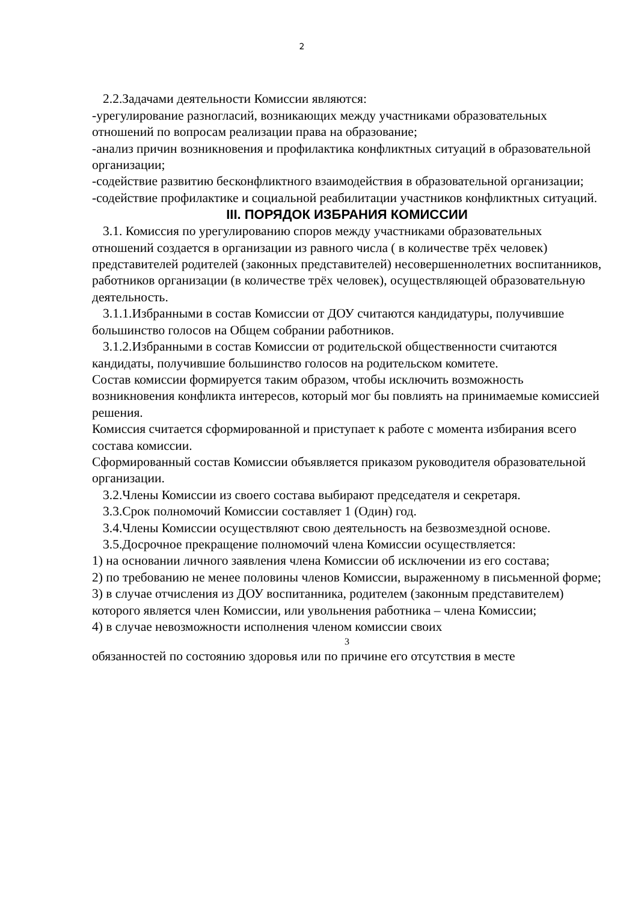2
2.2.Задачами деятельности Комиссии являются:
-урегулирование разногласий, возникающих между участниками образовательных отношений по вопросам реализации права на образование;
-анализ причин возникновения и профилактика конфликтных ситуаций в образовательной организации;
-содействие развитию бесконфликтного взаимодействия в образовательной организации;
-содействие профилактике и социальной реабилитации участников конфликтных ситуаций.
III. ПОРЯДОК ИЗБРАНИЯ КОМИССИИ
3.1. Комиссия по урегулированию споров между участниками образовательных отношений создается в организации из равного числа ( в количестве трёх человек) представителей родителей (законных представителей) несовершеннолетних воспитанников, работников организации (в количестве трёх человек), осуществляющей образовательную деятельность.
3.1.1.Избранными в состав Комиссии от ДОУ считаются кандидатуры, получившие большинство голосов на Общем собрании работников.
3.1.2.Избранными в состав Комиссии от родительской общественности считаются кандидаты, получившие большинство голосов на родительском комитете.
Состав комиссии формируется таким образом, чтобы исключить возможность возникновения конфликта интересов, который мог бы повлиять на принимаемые комиссией решения.
Комиссия считается сформированной и приступает к работе с момента избирания всего состава комиссии.
Сформированный состав Комиссии объявляется приказом руководителя образовательной организации.
3.2.Члены Комиссии из своего состава выбирают председателя и секретаря.
3.3.Срок полномочий Комиссии составляет 1 (Один) год.
3.4.Члены Комиссии осуществляют свою деятельность на безвозмездной основе.
3.5.Досрочное прекращение полномочий члена Комиссии осуществляется:
1) на основании личного заявления члена Комиссии об исключении из его состава;
2) по требованию не менее половины членов Комиссии, выраженному в письменной форме;
3) в случае отчисления из ДОУ воспитанника, родителем (законным представителем) которого является член Комиссии, или увольнения работника – члена Комиссии;
4) в случае невозможности исполнения членом комиссии своих
3
обязанностей по состоянию здоровья или по причине его отсутствия в месте